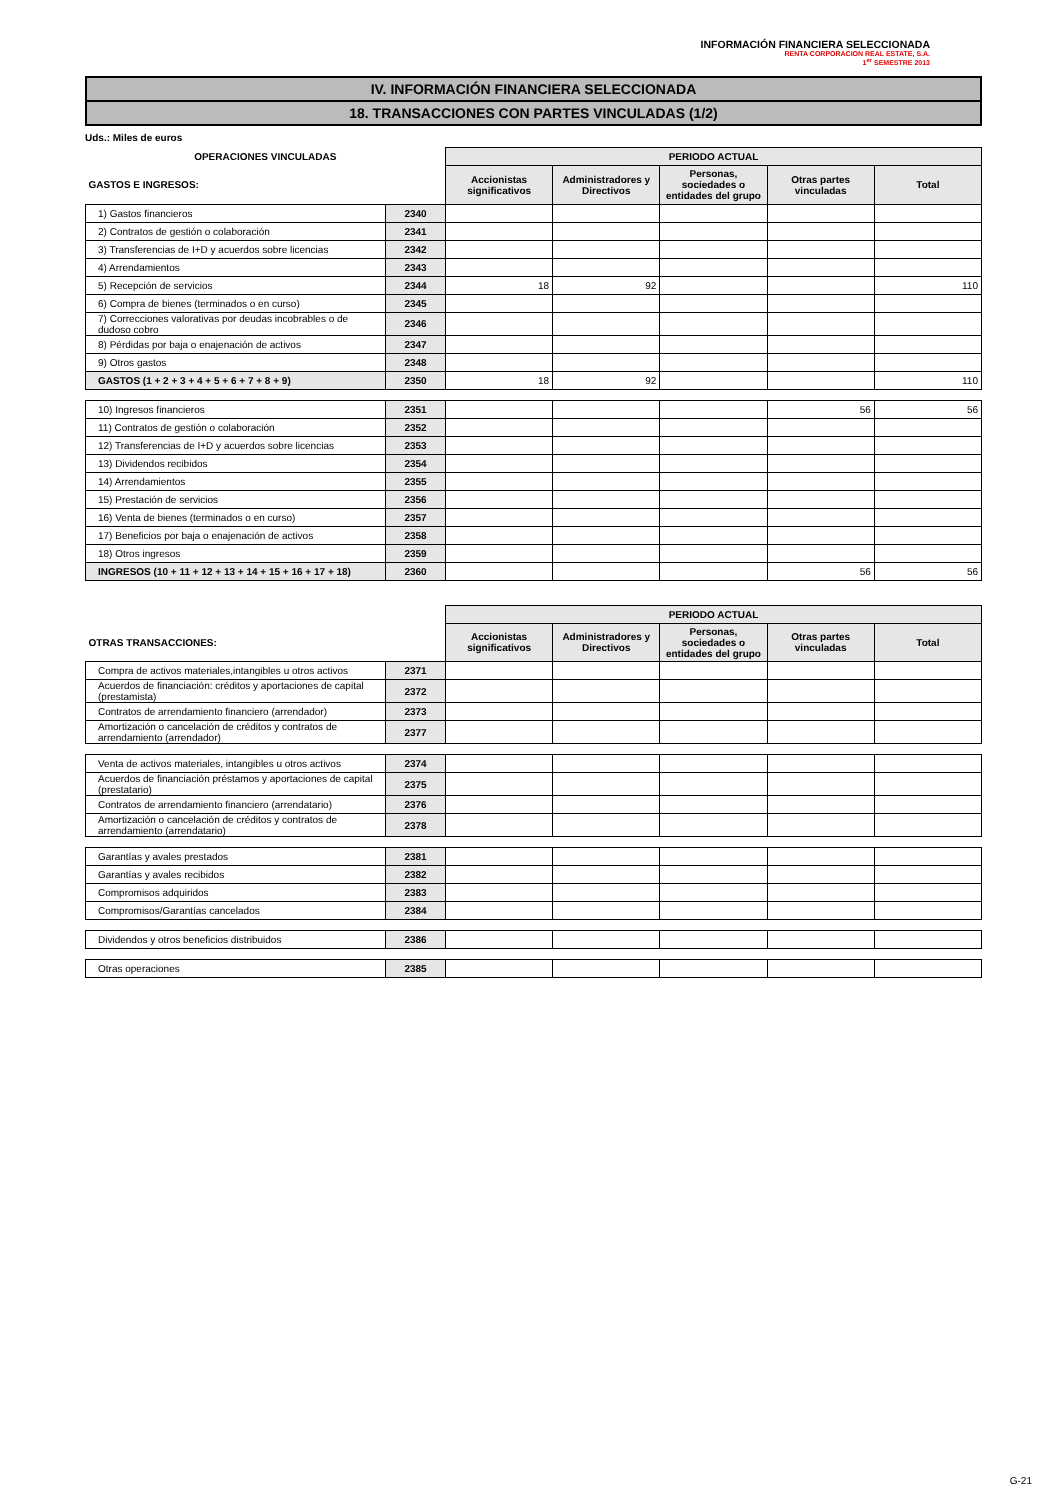INFORMACIÓN FINANCIERA SELECCIONADA
RENTA CORPORACION REAL ESTATE, S.A.
1<sup>er</sup> SEMESTRE 2013
IV. INFORMACIÓN FINANCIERA SELECCIONADA
18. TRANSACCIONES CON PARTES VINCULADAS (1/2)
Uds.: Miles de euros
| OPERACIONES VINCULADAS | | PERIODO ACTUAL | | | | |
| GASTOS E INGRESOS: | | Accionistas significativos | Administradores y Directivos | Personas, sociedades o entidades del grupo | Otras partes vinculadas | Total |
| 1) Gastos financieros | 2340 | | | | | |
| 2) Contratos de gestión o colaboración | 2341 | | | | | |
| 3) Transferencias de I+D y acuerdos sobre licencias | 2342 | | | | | |
| 4) Arrendamientos | 2343 | | | | | |
| 5) Recepción de servicios | 2344 | 18 | 92 | | | 110 |
| 6) Compra de bienes (terminados o en curso) | 2345 | | | | | |
| 7) Correcciones valorativas por deudas incobrables o de dudoso cobro | 2346 | | | | | |
| 8) Pérdidas por baja o enajenación de activos | 2347 | | | | | |
| 9) Otros gastos | 2348 | | | | | |
| GASTOS (1 + 2 + 3 + 4 + 5 + 6 + 7 + 8 + 9) | 2350 | 18 | 92 | | | 110 |
| 10) Ingresos financieros | 2351 | | | | 56 | 56 |
| 11) Contratos de gestión o colaboración | 2352 | | | | | |
| 12) Transferencias de I+D y acuerdos sobre licencias | 2353 | | | | | |
| 13) Dividendos recibidos | 2354 | | | | | |
| 14) Arrendamientos | 2355 | | | | | |
| 15) Prestación de servicios | 2356 | | | | | |
| 16) Venta de bienes (terminados o en curso) | 2357 | | | | | |
| 17) Beneficios por baja o enajenación de activos | 2358 | | | | | |
| 18) Otros ingresos | 2359 | | | | | |
| INGRESOS (10 + 11 + 12 + 13 + 14 + 15 + 16 + 17 + 18) | 2360 | | | | 56 | 56 |
| | | PERIODO ACTUAL | | | | |
| OTRAS TRANSACCIONES: | | Accionistas significativos | Administradores y Directivos | Personas, sociedades o entidades del grupo | Otras partes vinculadas | Total |
| Compra de activos materiales,intangibles u otros activos | 2371 | | | | | |
| Acuerdos de financiación: créditos y aportaciones de capital (prestamista) | 2372 | | | | | |
| Contratos de arrendamiento financiero (arrendador) | 2373 | | | | | |
| Amortización o cancelación de créditos y contratos de arrendamiento (arrendador) | 2377 | | | | | |
| Venta de activos materiales, intangibles u otros activos | 2374 | | | | | |
| Acuerdos de financiación préstamos y aportaciones de capital (prestatario) | 2375 | | | | | |
| Contratos de arrendamiento financiero (arrendatario) | 2376 | | | | | |
| Amortización o cancelación de créditos y contratos de arrendamiento (arrendatario) | 2378 | | | | | |
| Garantías y avales prestados | 2381 | | | | | |
| Garantías y avales recibidos | 2382 | | | | | |
| Compromisos adquiridos | 2383 | | | | | |
| Compromisos/Garantías cancelados | 2384 | | | | | |
| Dividendos y otros beneficios distribuidos | 2386 | | | | | |
| Otras operaciones | 2385 | | | | | |
G-21